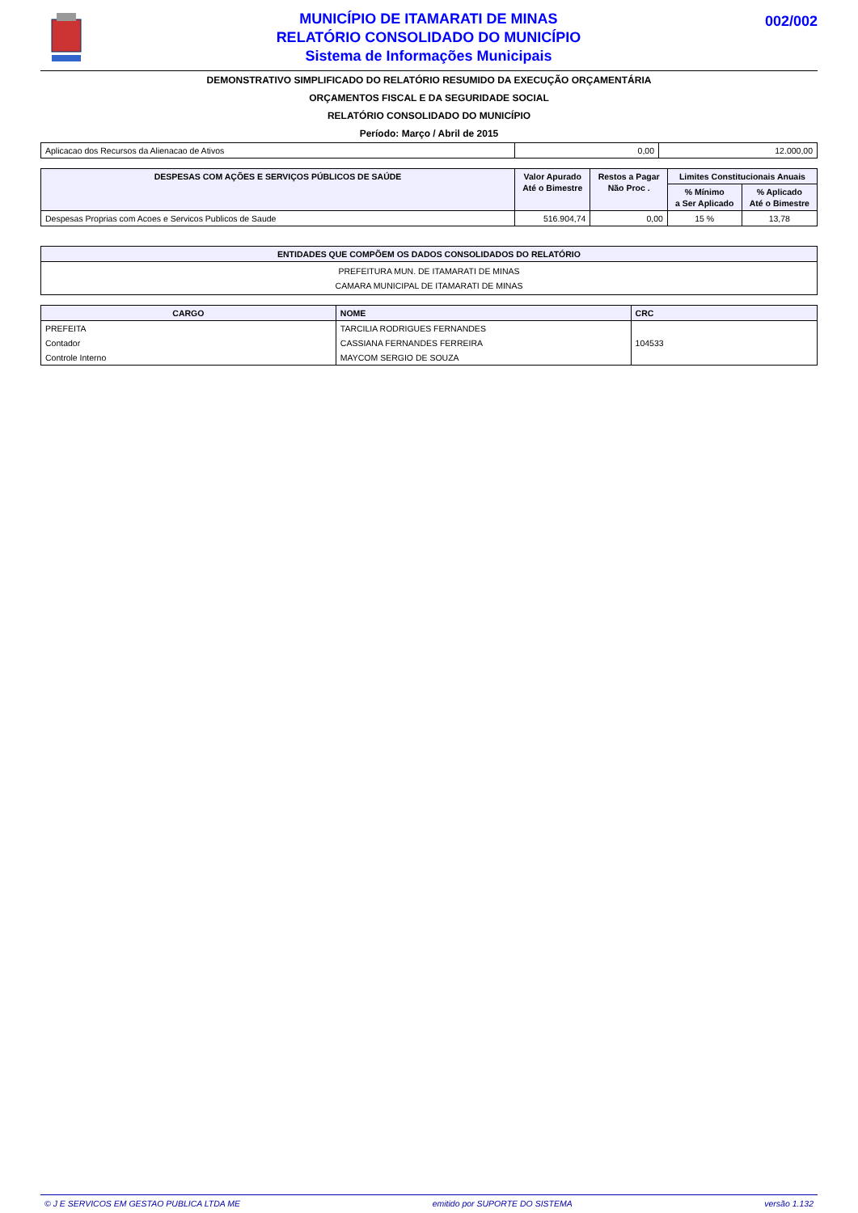MUNICÍPIO DE ITAMARATI DE MINAS
RELATÓRIO CONSOLIDADO DO MUNICÍPIO
Sistema de Informações Municipais
002/002
DEMONSTRATIVO SIMPLIFICADO DO RELATÓRIO RESUMIDO DA EXECUÇÃO ORÇAMENTÁRIA
ORÇAMENTOS FISCAL E DA SEGURIDADE SOCIAL
RELATÓRIO CONSOLIDADO DO MUNICÍPIO
Período: Março / Abril de 2015
| Aplicacao dos Recursos da Alienacao de Ativos | 0,00 | 12.000,00 |
| DESPESAS COM AÇÕES E SERVIÇOS PÚBLICOS DE SAÚDE | Valor Apurado Até o Bimestre | Restos a Pagar Não Proc . | Limites Constitucionais Anuais | |
| --- | --- | --- | --- | --- |
| | | | % Mínimo a Ser Aplicado | % Aplicado Até o Bimestre |
| Despesas Proprias com Acoes e Servicos Publicos de Saude | 516.904,74 | 0,00 | 15 % | 13,78 |
| ENTIDADES QUE COMPÕEM OS DADOS CONSOLIDADOS DO RELATÓRIO |
| --- |
| PREFEITURA MUN. DE ITAMARATI DE MINAS CAMARA MUNICIPAL DE ITAMARATI DE MINAS |
| CARGO | NOME | CRC |
| --- | --- | --- |
| PREFEITA | TARCILIA RODRIGUES FERNANDES | |
| Contador | CASSIANA FERNANDES FERREIRA | 104533 |
| Controle Interno | MAYCOM SERGIO DE SOUZA | |
© J E SERVICOS EM GESTAO PUBLICA LTDA ME emitido por SUPORTE DO SISTEMA versão 1.132